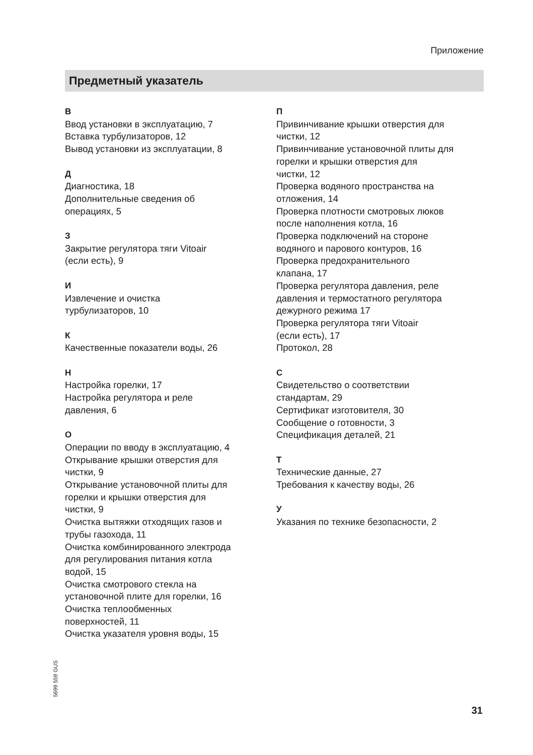Приложение
Предметный указатель
В
Ввод установки в эксплуатацию, 7
Вставка турбулизаторов, 12
Вывод установки из эксплуатации, 8
Д
Диагностика, 18
Дополнительные сведения об
операциях, 5
З
Закрытие регулятора тяги Vitoair
(если есть), 9
И
Извлечение и очистка
турбулизаторов, 10
К
Качественные показатели воды, 26
Н
Настройка горелки, 17
Настройка регулятора и реле
давления, 6
О
Операции по вводу в эксплуатацию, 4
Открывание крышки отверстия для
чистки, 9
Открывание установочной плиты для
горелки и крышки отверстия для
чистки, 9
Очистка вытяжки отходящих газов и
трубы газохода, 11
Очистка комбинированного электрода
для регулирования питания котла
водой, 15
Очистка смотрового стекла на
установочной плите для горелки, 16
Очистка теплообменных
поверхностей, 11
Очистка указателя уровня воды, 15
П
Привинчивание крышки отверстия для
чистки, 12
Привинчивание установочной плиты для
горелки и крышки отверстия для
чистки, 12
Проверка водяного пространства на
отложения, 14
Проверка плотности смотровых люков
после наполнения котла, 16
Проверка подключений на стороне
водяного и парового контуров, 16
Проверка предохранительного
клапана, 17
Проверка регулятора давления, реле
давления и термостатного регулятора
дежурного режима 17
Проверка регулятора тяги Vitoair
(если есть), 17
Протокол, 28
С
Свидетельство о соответствии
стандартам, 29
Сертификат изготовителя, 30
Сообщение о готовности, 3
Спецификация деталей, 21
Т
Технические данные, 27
Требования к качеству воды, 26
У
Указания по технике безопасности, 2
5699 559 GUS
31